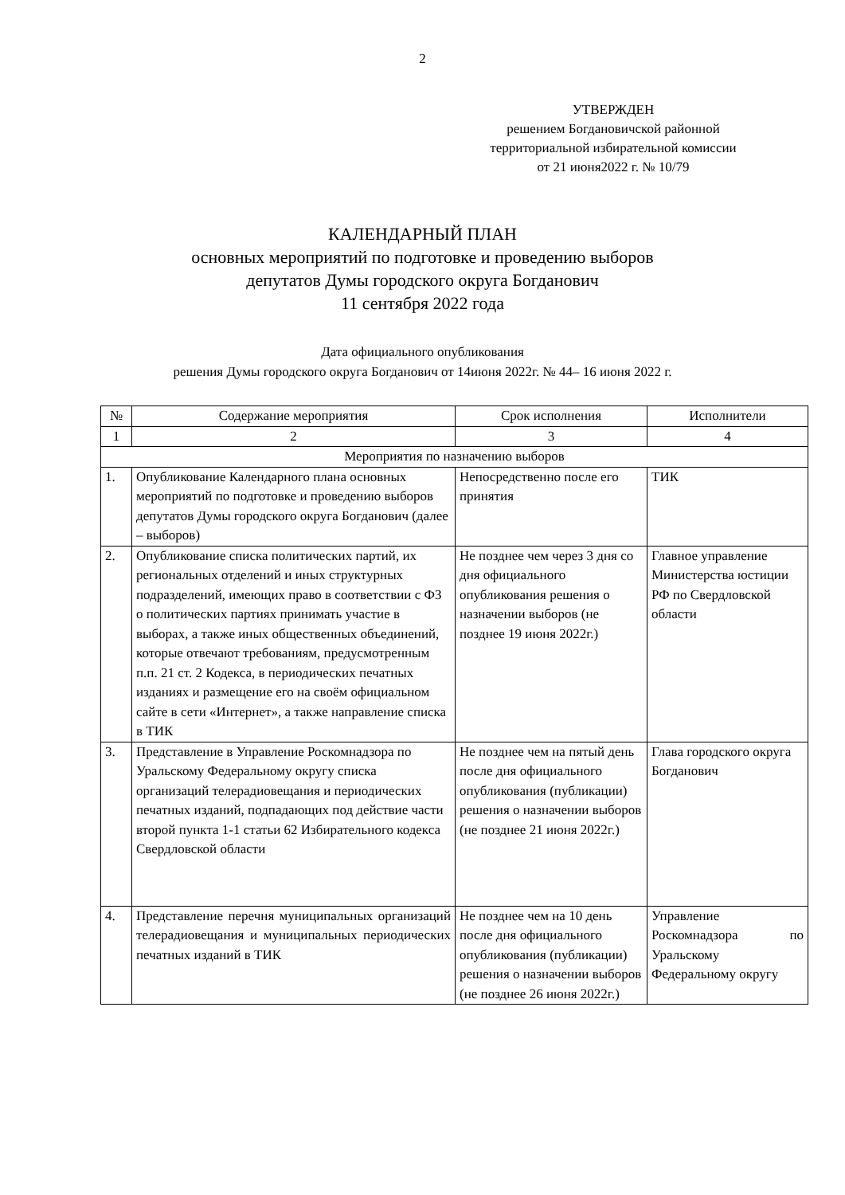2
УТВЕРЖДЕН
решением Богдановичской районной
территориальной избирательной комиссии
от 21 июня2022 г. № 10/79
КАЛЕНДАРНЫЙ ПЛАН
основных мероприятий по подготовке и проведению выборов
депутатов Думы городского округа Богданович
11 сентября 2022 года
Дата официального опубликования
решения Думы городского округа Богданович от 14июня 2022г. № 44– 16 июня 2022 г.
| № | Содержание мероприятия | Срок исполнения | Исполнители |
| 1 | 2 | 3 | 4 |
| Мероприятия по назначению выборов | | | |
| 1. | Опубликование Календарного плана основных мероприятий по подготовке и проведению выборов депутатов Думы городского округа Богданович (далее – выборов) | Непосредственно после его принятия | ТИК |
| 2. | Опубликование списка политических партий, их региональных отделений и иных структурных подразделений, имеющих право в соответствии с ФЗ о политических партиях принимать участие в выборах, а также иных общественных объединений, которые отвечают требованиям, предусмотренным п.п. 21 ст. 2 Кодекса, в периодических печатных изданиях и размещение его на своём официальном сайте в сети «Интернет», а также направление списка в ТИК | Не позднее чем через 3 дня со дня официального опубликования решения о назначении выборов (не позднее 19 июня 2022г.) | Главное управление Министерства юстиции РФ по Свердловской области |
| 3. | Представление в Управление Роскомнадзора по Уральскому Федеральному округу списка организаций телерадиовещания и периодических печатных изданий, подпадающих под действие части второй пункта 1-1 статьи 62 Избирательного кодекса Свердловской области | Не позднее чем на пятый день после дня официального опубликования (публикации) решения о назначении выборов (не позднее 21 июня 2022г.) | Глава городского округа Богданович |
| 4. | Представление перечня муниципальных организаций телерадиовещания и муниципальных периодических печатных изданий в ТИК | Не позднее чем на 10 день после дня официального опубликования (публикации) решения о назначении выборов (не позднее 26 июня 2022г.) | Управление Роскомнадзора по Уральскому Федеральному округу |